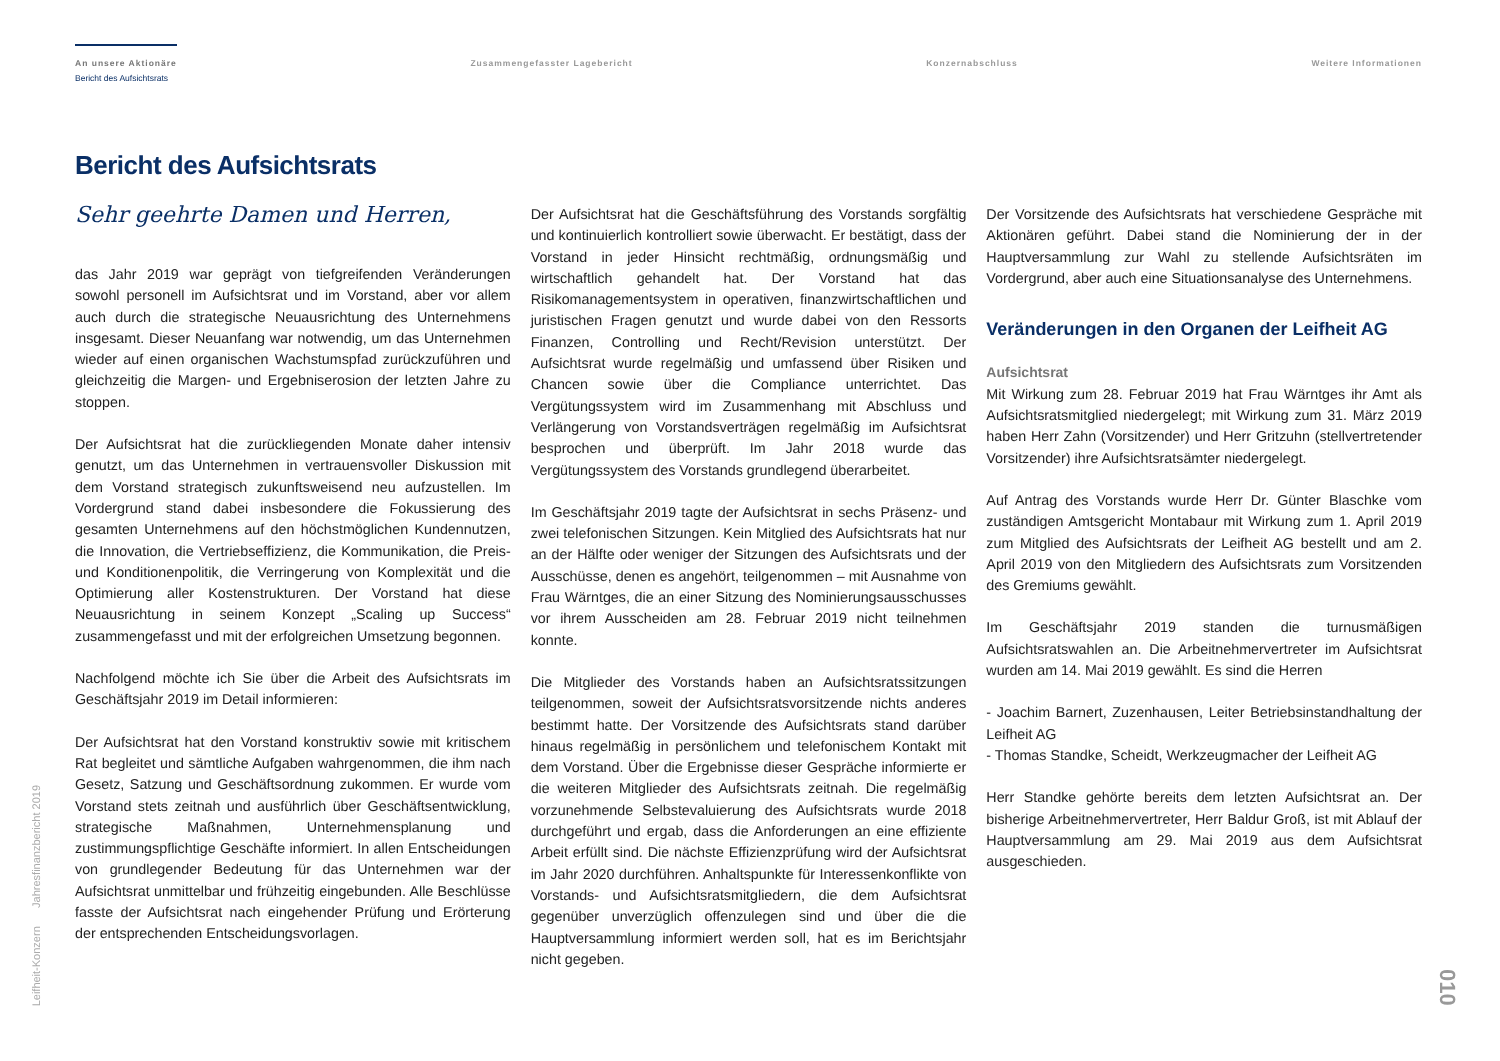An unsere Aktionäre
Bericht des Aufsichtsrats
Zusammengefasster Lagebericht Konzernabschluss Weitere Informationen
Bericht des Aufsichtsrats
Sehr geehrte Damen und Herren,
das Jahr 2019 war geprägt von tiefgreifenden Veränderungen sowohl personell im Aufsichtsrat und im Vorstand, aber vor allem auch durch die strategische Neuausrichtung des Unternehmens insgesamt. Dieser Neuanfang war notwendig, um das Unternehmen wieder auf einen organischen Wachstumspfad zurückzuführen und gleichzeitig die Margen- und Ergebniserosion der letzten Jahre zu stoppen.
Der Aufsichtsrat hat die zurückliegenden Monate daher intensiv genutzt, um das Unternehmen in vertrauensvoller Diskussion mit dem Vorstand strategisch zukunftsweisend neu aufzustellen. Im Vordergrund stand dabei insbesondere die Fokussierung des gesamten Unternehmens auf den höchstmöglichen Kundennutzen, die Innovation, die Vertriebseffizienz, die Kommunikation, die Preis- und Konditionenpolitik, die Verringerung von Komplexität und die Optimierung aller Kostenstrukturen. Der Vorstand hat diese Neuausrichtung in seinem Konzept „Scaling up Success“ zusammengefasst und mit der erfolgreichen Umsetzung begonnen.
Nachfolgend möchte ich Sie über die Arbeit des Aufsichtsrats im Geschäftsjahr 2019 im Detail informieren:
Der Aufsichtsrat hat den Vorstand konstruktiv sowie mit kritischem Rat begleitet und sämtliche Aufgaben wahrgenommen, die ihm nach Gesetz, Satzung und Geschäftsordnung zukommen. Er wurde vom Vorstand stets zeitnah und ausführlich über Geschäftsentwicklung, strategische Maßnahmen, Unternehmensplanung und zustimmungspflichtige Geschäfte informiert. In allen Entscheidungen von grundlegender Bedeutung für das Unternehmen war der Aufsichtsrat unmittelbar und frühzeitig eingebunden. Alle Beschlüsse fasste der Aufsichtsrat nach eingehender Prüfung und Erörterung der entsprechenden Entscheidungsvorlagen.
Der Aufsichtsrat hat die Geschäftsführung des Vorstands sorgfältig und kontinuierlich kontrolliert sowie überwacht. Er bestätigt, dass der Vorstand in jeder Hinsicht rechtmäßig, ordnungsmäßig und wirtschaftlich gehandelt hat. Der Vorstand hat das Risikomanagementsystem in operativen, finanzwirtschaftlichen und juristischen Fragen genutzt und wurde dabei von den Ressorts Finanzen, Controlling und Recht/Revision unterstützt. Der Aufsichtsrat wurde regelmäßig und umfassend über Risiken und Chancen sowie über die Compliance unterrichtet. Das Vergütungssystem wird im Zusammenhang mit Abschluss und Verlängerung von Vorstandsverträgen regelmäßig im Aufsichtsrat besprochen und überprüft. Im Jahr 2018 wurde das Vergütungssystem des Vorstands grundlegend überarbeitet.
Im Geschäftsjahr 2019 tagte der Aufsichtsrat in sechs Präsenz- und zwei telefonischen Sitzungen. Kein Mitglied des Aufsichtsrats hat nur an der Hälfte oder weniger der Sitzungen des Aufsichtsrats und der Ausschüsse, denen es angehört, teilgenommen – mit Ausnahme von Frau Wärntges, die an einer Sitzung des Nominierungsausschusses vor ihrem Ausscheiden am 28. Februar 2019 nicht teilnehmen konnte.
Die Mitglieder des Vorstands haben an Aufsichtsratssitzungen teilgenommen, soweit der Aufsichtsratsvorsitzende nichts anderes bestimmt hatte. Der Vorsitzende des Aufsichtsrats stand darüber hinaus regelmäßig in persönlichem und telefonischem Kontakt mit dem Vorstand. Über die Ergebnisse dieser Gespräche informierte er die weiteren Mitglieder des Aufsichtsrats zeitnah. Die regelmäßig vorzunehmende Selbstevaluierung des Aufsichtsrats wurde 2018 durchgeführt und ergab, dass die Anforderungen an eine effiziente Arbeit erfüllt sind. Die nächste Effizienzprüfung wird der Aufsichtsrat im Jahr 2020 durchführen. Anhaltspunkte für Interessenkonflikte von Vorstands- und Aufsichtsratsmitgliedern, die dem Aufsichtsrat gegenüber unverzüglich offenzulegen sind und über die die Hauptversammlung informiert werden soll, hat es im Berichtsjahr nicht gegeben.
Der Vorsitzende des Aufsichtsrats hat verschiedene Gespräche mit Aktionären geführt. Dabei stand die Nominierung der in der Hauptversammlung zur Wahl zu stellende Aufsichtsräten im Vordergrund, aber auch eine Situationsanalyse des Unternehmens.
Veränderungen in den Organen der Leifheit AG
Aufsichtsrat
Mit Wirkung zum 28. Februar 2019 hat Frau Wärntges ihr Amt als Aufsichtsratsmitglied niedergelegt; mit Wirkung zum 31. März 2019 haben Herr Zahn (Vorsitzender) und Herr Gritzuhn (stellvertretender Vorsitzender) ihre Aufsichtsratsämter niedergelegt.
Auf Antrag des Vorstands wurde Herr Dr. Günter Blaschke vom zuständigen Amtsgericht Montabaur mit Wirkung zum 1. April 2019 zum Mitglied des Aufsichtsrats der Leifheit AG bestellt und am 2. April 2019 von den Mitgliedern des Aufsichtsrats zum Vorsitzenden des Gremiums gewählt.
Im Geschäftsjahr 2019 standen die turnusmäßigen Aufsichtsratswahlen an. Die Arbeitnehmervertreter im Aufsichtsrat wurden am 14. Mai 2019 gewählt. Es sind die Herren
- Joachim Barnert, Zuzenhausen, Leiter Betriebsinstandhaltung der Leifheit AG
- Thomas Standke, Scheidt, Werkzeugmacher der Leifheit AG
Herr Standke gehörte bereits dem letzten Aufsichtsrat an. Der bisherige Arbeitnehmervertreter, Herr Baldur Groß, ist mit Ablauf der Hauptversammlung am 29. Mai 2019 aus dem Aufsichtsrat ausgeschieden.
Leifheit-Konzern Jahresfinanzbericht 2019
010